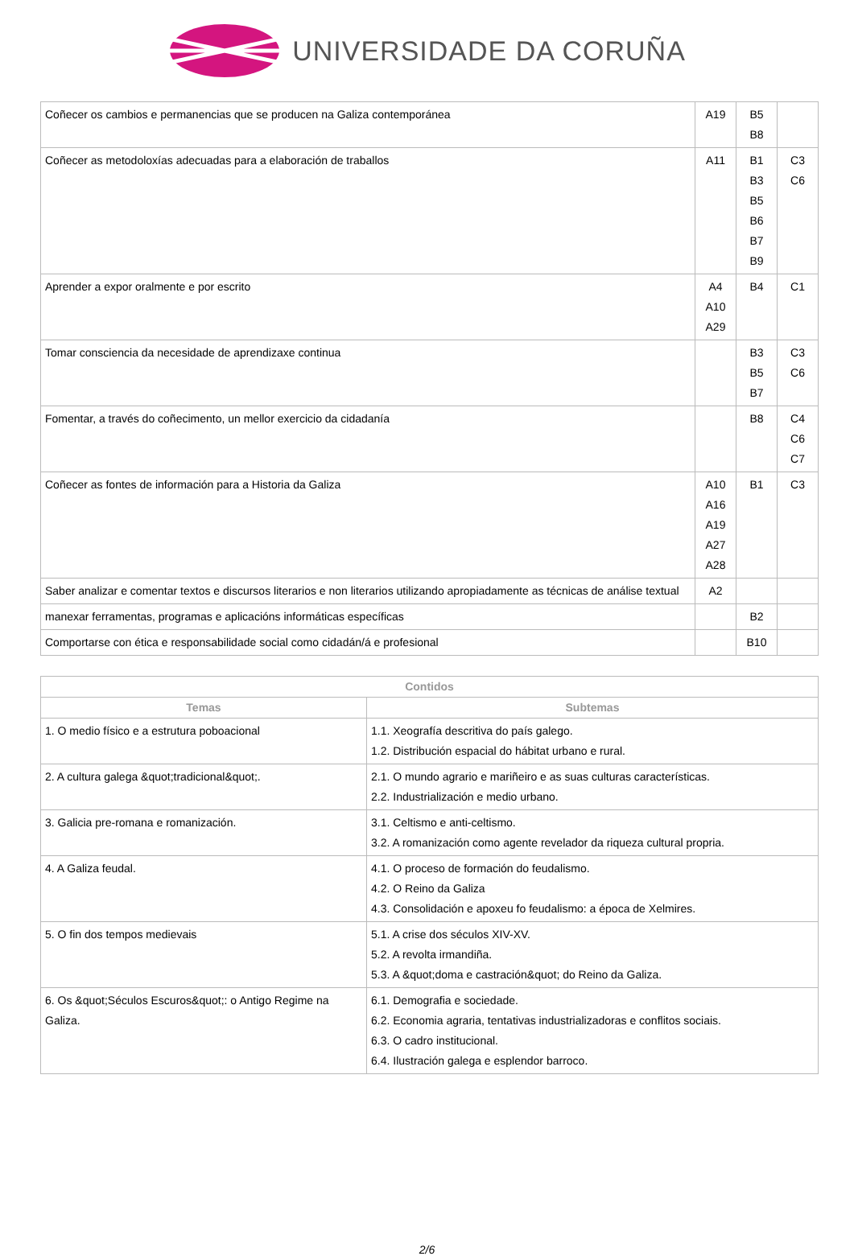UNIVERSIDADE DA CORUÑA
| Coñecer os cambios e permanencias que se producen na Galiza contemporánea | A19 | B5 B8 | |
| Coñecer as metodoloxías adecuadas para a elaboración de traballos | A11 | B1 B3 B5 B6 B7 B9 | C3 C6 |
| Aprender a expor oralmente e por escrito | A4 A10 A29 | B4 | C1 |
| Tomar consciencia da necesidade de aprendizaxe continua | | B3 B5 B7 | C3 C6 |
| Fomentar, a través do coñecimento, un mellor exercicio da cidadanía | | B8 | C4 C6 C7 |
| Coñecer as fontes de información para a Historia da Galiza | A10 A16 A19 A27 A28 | B1 | C3 |
| Saber analizar e comentar textos e discursos literarios e non literarios utilizando apropiadamente as técnicas de análise textual | A2 | | |
| manexar ferramentas, programas e aplicacións informáticas específicas | | B2 | |
| Comportarse con ética e responsabilidade social como cidadán/á e profesional | | B10 | |
| Contidos | |
| --- | --- |
| Temas | Subtemas |
| 1. O medio físico e a estrutura poboacional | 1.1. Xeografía descritiva do país galego. 1.2. Distribución espacial do hábitat urbano e rural. |
| 2. A cultura galega &quot;tradicional&quot;. | 2.1. O mundo agrario e mariñeiro e as suas culturas características. 2.2. Industrialización e medio urbano. |
| 3. Galicia pre-romana e romanización. | 3.1. Celtismo e anti-celtismo. 3.2. A romanización como agente revelador da riqueza cultural propria. |
| 4. A Galiza feudal. | 4.1. O proceso de formación do feudalismo. 4.2. O Reino da Galiza 4.3. Consolidación e apoxeu fo feudalismo: a época de Xelmires. |
| 5. O fin dos tempos medievais | 5.1. A crise dos séculos XIV-XV. 5.2. A revolta irmandiña. 5.3. A &quot;doma e castración&quot; do Reino da Galiza. |
| 6. Os &quot;Séculos Escuros&quot;: o Antigo Regime na Galiza. | 6.1. Demografia e sociedade. 6.2. Economia agraria, tentativas industrializadoras e conflitos sociais. 6.3. O cadro institucional. 6.4. Ilustración galega e esplendor barroco. |
2/6